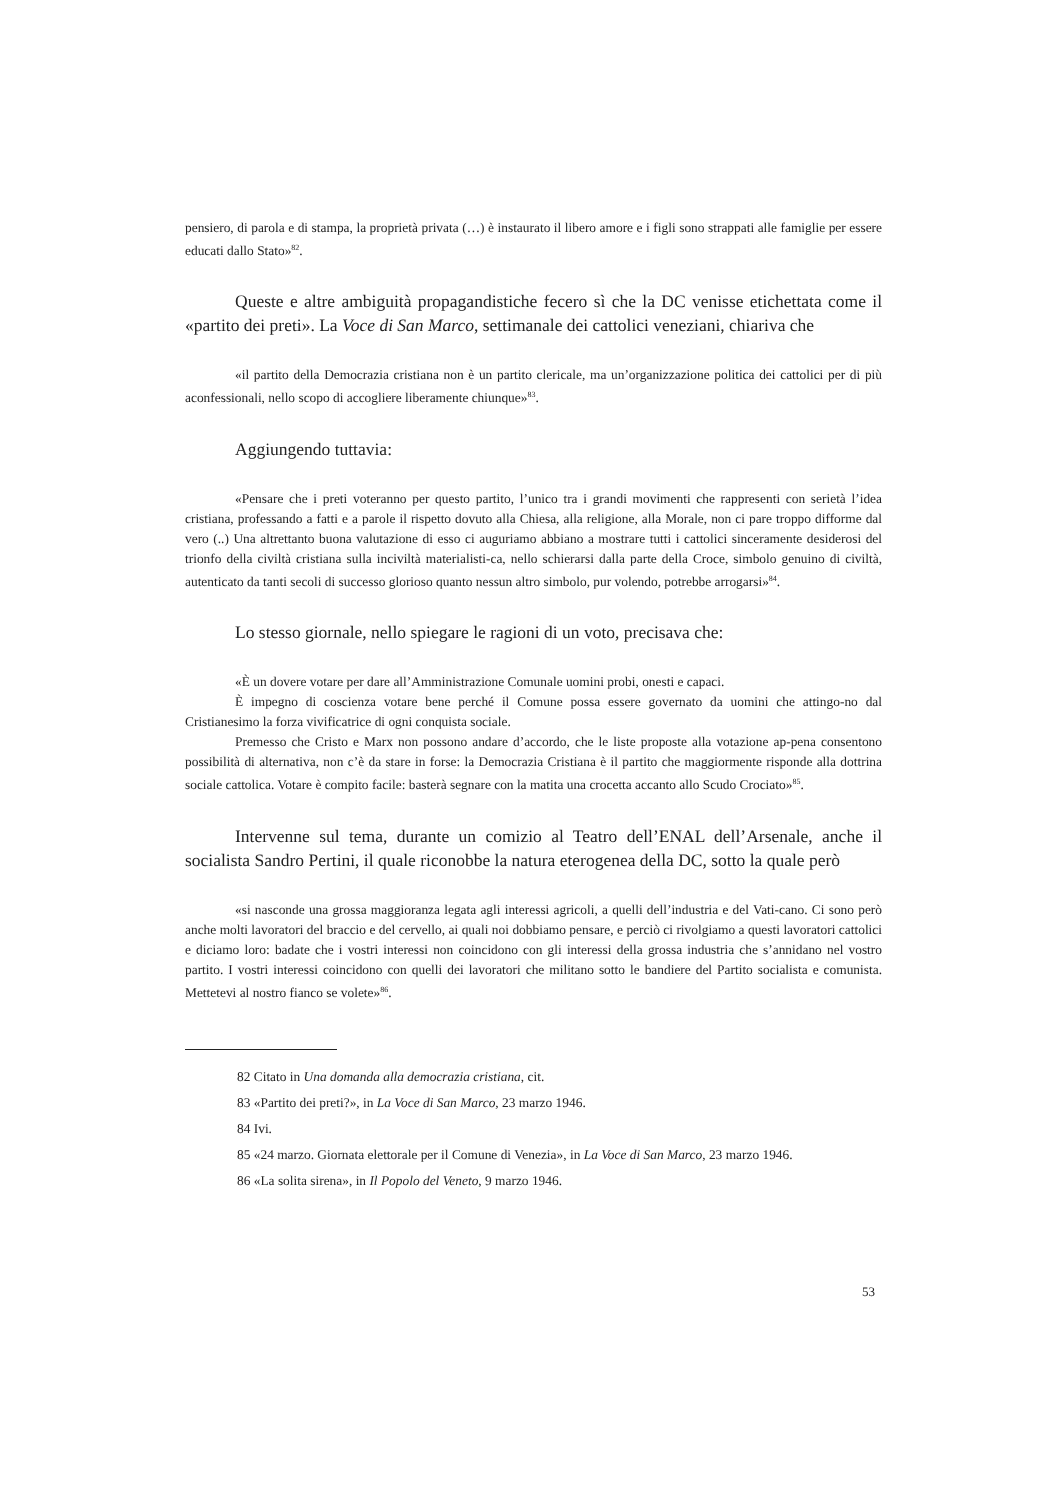pensiero, di parola e di stampa, la proprietà privata (…) è instaurato il libero amore e i figli sono strappati alle famiglie per essere educati dallo Stato»<sup>82</sup>.
Queste e altre ambiguità propagandistiche fecero sì che la DC venisse etichettata come il «partito dei preti». La Voce di San Marco, settimanale dei cattolici veneziani, chiariva che
«il partito della Democrazia cristiana non è un partito clericale, ma un’organizzazione politica dei cattolici per di più aconfessionali, nello scopo di accogliere liberamente chiunque»<sup>83</sup>.
Aggiungendo tuttavia:
«Pensare che i preti voteranno per questo partito, l’unico tra i grandi movimenti che rappresenti con serietà l’idea cristiana, professando a fatti e a parole il rispetto dovuto alla Chiesa, alla religione, alla Morale, non ci pare troppo difforme dal vero (..) Una altrettanto buona valutazione di esso ci auguriamo abbiano a mostrare tutti i cattolici sinceramente desiderosi del trionfo della civiltà cristiana sulla inciviltà materialisti-ca, nello schierarsi dalla parte della Croce, simbolo genuino di civiltà, autenticato da tanti secoli di successo glorioso quanto nessun altro simbolo, pur volendo, potrebbe arrogarsi»<sup>84</sup>.
Lo stesso giornale, nello spiegare le ragioni di un voto, precisava che:
«È un dovere votare per dare all’Amministrazione Comunale uomini probi, onesti e capaci.
È impegno di coscienza votare bene perché il Comune possa essere governato da uomini che attingo-no dal Cristianesimo la forza vivificatrice di ogni conquista sociale.
Premesso che Cristo e Marx non possono andare d’accordo, che le liste proposte alla votazione ap-pena consentono possibilità di alternativa, non c’è da stare in forse: la Democrazia Cristiana è il partito che maggiormente risponde alla dottrina sociale cattolica. Votare è compito facile: basterà segnare con la matita una crocetta accanto allo Scudo Crociato»<sup>85</sup>.
Intervenne sul tema, durante un comizio al Teatro dell’ENAL dell’Arsenale, anche il socialista Sandro Pertini, il quale riconobbe la natura eterogenea della DC, sotto la quale però
«si nasconde una grossa maggioranza legata agli interessi agricoli, a quelli dell’industria e del Vati-cano. Ci sono però anche molti lavoratori del braccio e del cervello, ai quali noi dobbiamo pensare, e perciò ci rivolgiamo a questi lavoratori cattolici e diciamo loro: badate che i vostri interessi non coincidono con gli interessi della grossa industria che s’annidano nel vostro partito. I vostri interessi coincidono con quelli dei lavoratori che militano sotto le bandiere del Partito socialista e comunista. Mettetevi al nostro fianco se volete»<sup>86</sup>.
82 Citato in Una domanda alla democrazia cristiana, cit.
83 «Partito dei preti?», in La Voce di San Marco, 23 marzo 1946.
84 Ivi.
85 «24 marzo. Giornata elettorale per il Comune di Venezia», in La Voce di San Marco, 23 marzo 1946.
86 «La solita sirena», in Il Popolo del Veneto, 9 marzo 1946.
53